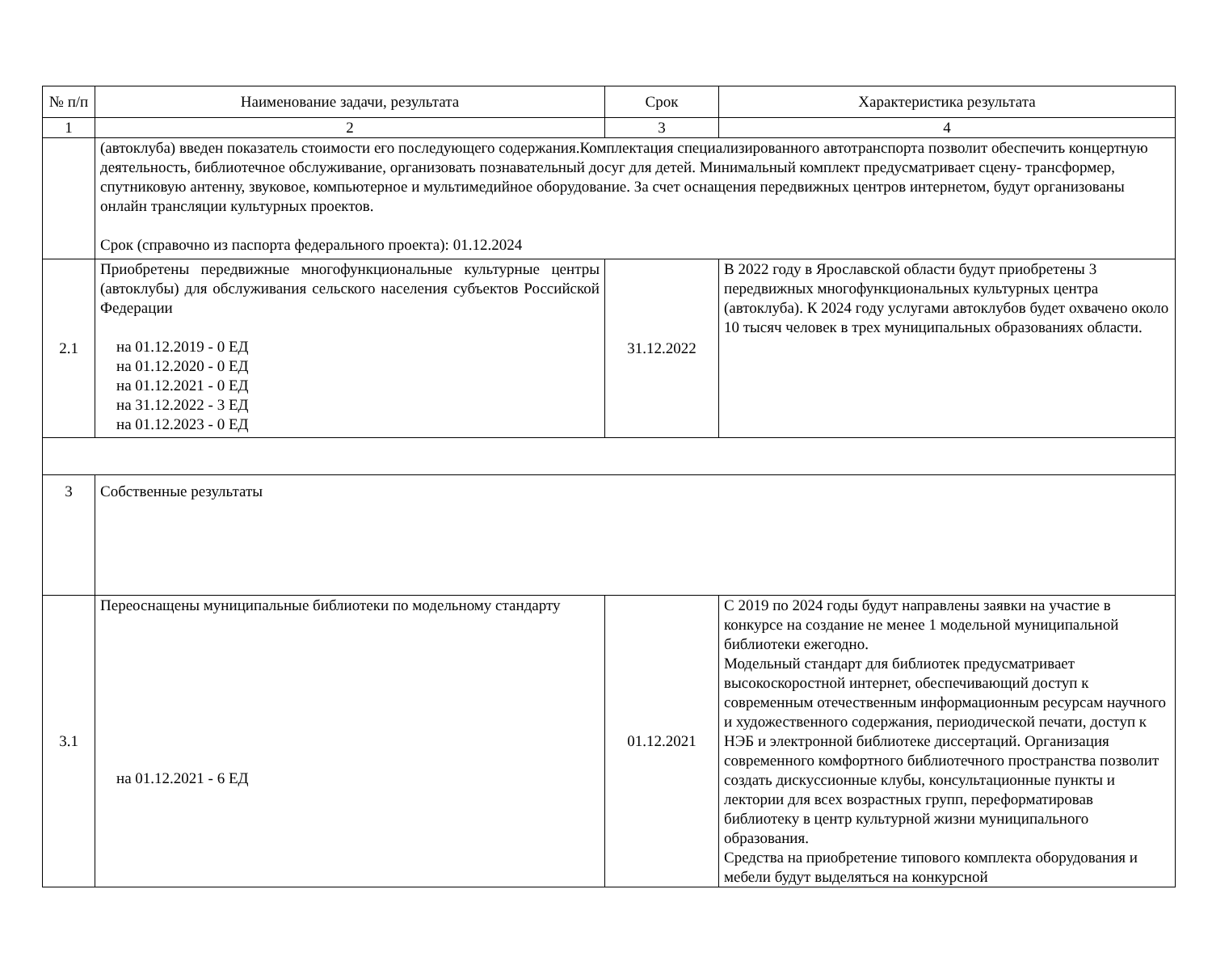| № п/п | Наименование задачи, результата | Срок | Характеристика результата |
| --- | --- | --- | --- |
| 1 | 2 | 3 | 4 |
| | (автоклуба) введен показатель стоимости его последующего содержания.Комплектация специализированного автотранспорта позволит обеспечить концертную деятельность, библиотечное обслуживание, организовать познавательный досуг для детей. Минимальный комплект предусматривает сцену- трансформер, спутниковую антенну, звуковое, компьютерное и мультимедийное оборудование. За счет оснащения передвижных центров интернетом, будут организованы онлайн трансляции культурных проектов. Срок (справочно из паспорта федерального проекта): 01.12.2024 | | |
| 2.1 | Приобретены передвижные многофункциональные культурные центры (автоклубы) для обслуживания сельского населения субъектов Российской Федерации на 01.12.2019 - 0 ЕД на 01.12.2020 - 0 ЕД на 01.12.2021 - 0 ЕД на 31.12.2022 - 3 ЕД на 01.12.2023 - 0 ЕД | 31.12.2022 | В 2022 году в Ярославской области будут приобретены 3 передвижных многофункциональных культурных центра (автоклуба). К 2024 году услугами автоклубов будет охвачено около 10 тысяч человек в трех муниципальных образованиях области. |
| 3 | Собственные результаты | | |
| 3.1 | Переоснащены муниципальные библиотеки по модельному стандарту на 01.12.2021 - 6 ЕД | 01.12.2021 | С 2019 по 2024 годы будут направлены заявки на участие в конкурсе на создание не менее 1 модельной муниципальной библиотеки ежегодно. Модельный стандарт для библиотек предусматривает высокоскоростной интернет, обеспечивающий доступ к современным отечественным информационным ресурсам научного и художественного содержания, периодической печати, доступ к НЭБ и электронной библиотеке диссертаций. Организация современного комфортного библиотечного пространства позволит создать дискуссионные клубы, консультационные пункты и лектории для всех возрастных групп, переформатировав библиотеку в центр культурной жизни муниципального образования. Средства на приобретение типового комплекта оборудования и мебели будут выделяться на конкурсной |